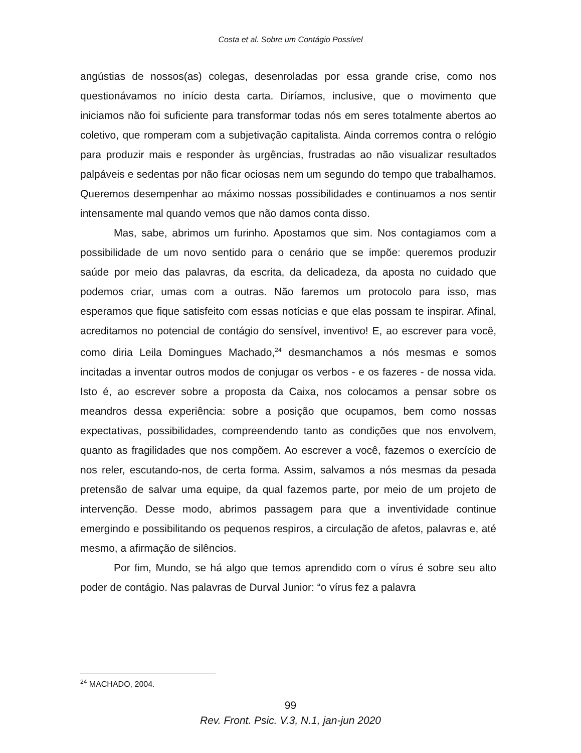Costa et al. Sobre um Contágio Possível
angústias de nossos(as) colegas, desenroladas por essa grande crise, como nos questionávamos no início desta carta. Diríamos, inclusive, que o movimento que iniciamos não foi suficiente para transformar todas nós em seres totalmente abertos ao coletivo, que romperam com a subjetivação capitalista. Ainda corremos contra o relógio para produzir mais e responder às urgências, frustradas ao não visualizar resultados palpáveis e sedentas por não ficar ociosas nem um segundo do tempo que trabalhamos. Queremos desempenhar ao máximo nossas possibilidades e continuamos a nos sentir intensamente mal quando vemos que não damos conta disso.
Mas, sabe, abrimos um furinho. Apostamos que sim. Nos contagiamos com a possibilidade de um novo sentido para o cenário que se impõe: queremos produzir saúde por meio das palavras, da escrita, da delicadeza, da aposta no cuidado que podemos criar, umas com a outras. Não faremos um protocolo para isso, mas esperamos que fique satisfeito com essas notícias e que elas possam te inspirar. Afinal, acreditamos no potencial de contágio do sensível, inventivo! E, ao escrever para você, como diria Leila Domingues Machado,<sup>24</sup> desmanchamos a nós mesmas e somos incitadas a inventar outros modos de conjugar os verbos - e os fazeres - de nossa vida. Isto é, ao escrever sobre a proposta da Caixa, nos colocamos a pensar sobre os meandros dessa experiência: sobre a posição que ocupamos, bem como nossas expectativas, possibilidades, compreendendo tanto as condições que nos envolvem, quanto as fragilidades que nos compõem. Ao escrever a você, fazemos o exercício de nos reler, escutando-nos, de certa forma. Assim, salvamos a nós mesmas da pesada pretensão de salvar uma equipe, da qual fazemos parte, por meio de um projeto de intervenção. Desse modo, abrimos passagem para que a inventividade continue emergindo e possibilitando os pequenos respiros, a circulação de afetos, palavras e, até mesmo, a afirmação de silêncios.
Por fim, Mundo, se há algo que temos aprendido com o vírus é sobre seu alto poder de contágio. Nas palavras de Durval Junior: “o vírus fez a palavra
<sup>24</sup> MACHADO, 2004.
99
Rev. Front. Psic. V.3, N.1, jan-jun 2020